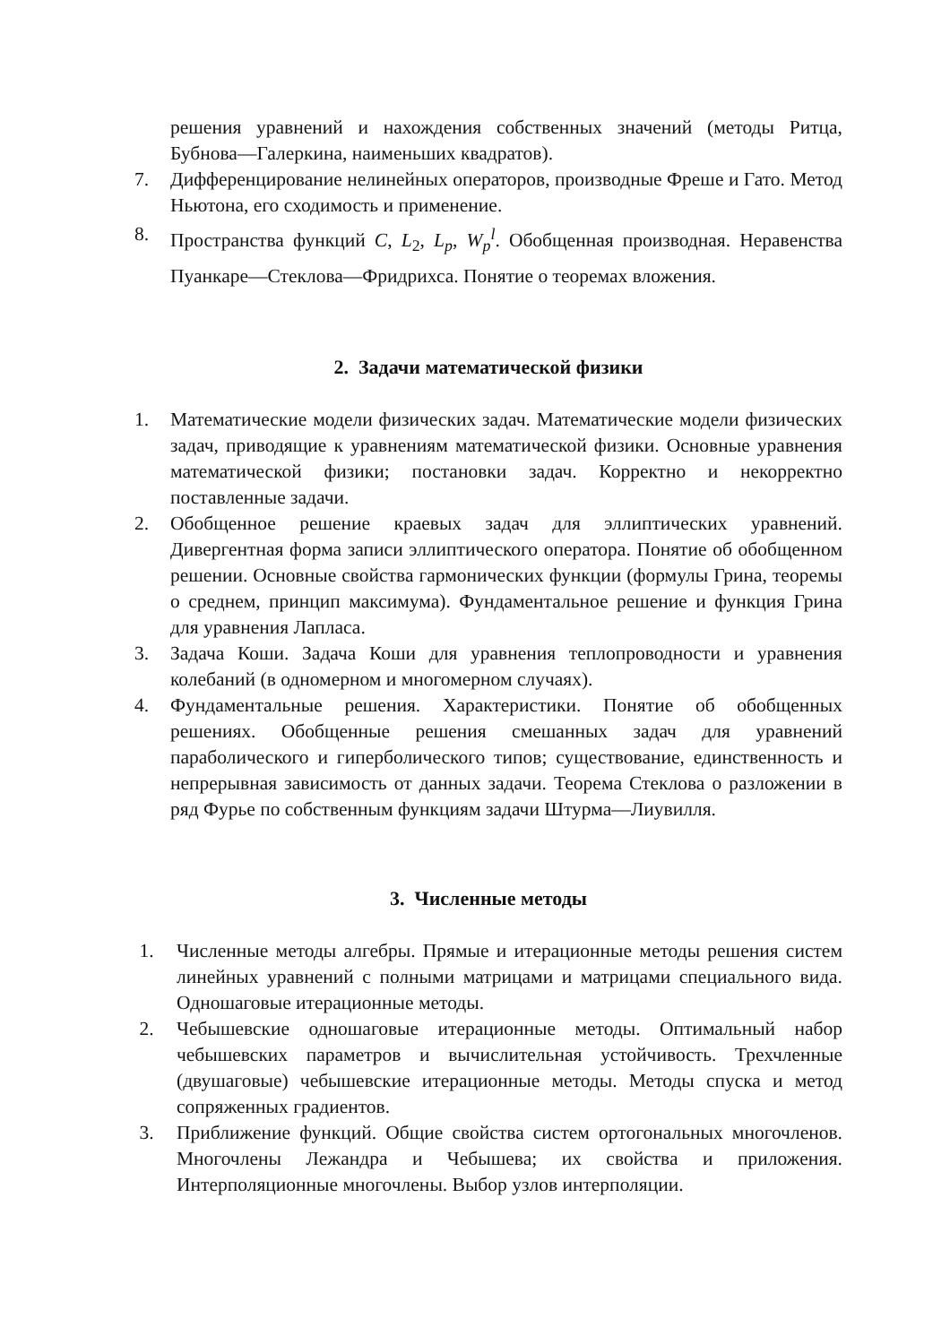решения уравнений и нахождения собственных значений (методы Ритца, Бубнова—Галеркина, наименьших квадратов).
7. Дифференцирование нелинейных операторов, производные Фреше и Гато. Метод Ньютона, его сходимость и применение.
8. Пространства функций C, L<sub>2</sub>, L<sub>p</sub>, W<sub>p</sub><sup>l</sup>. Обобщенная производная. Неравенства Пуанкаре—Стеклова—Фридрихса. Понятие о теоремах вложения.
2. Задачи математической физики
1. Математические модели физических задач. Математические модели физических задач, приводящие к уравнениям математической физики. Основные уравнения математической физики; постановки задач. Корректно и некорректно поставленные задачи.
2. Обобщенное решение краевых задач для эллиптических уравнений. Дивергентная форма записи эллиптического оператора. Понятие об обобщенном решении. Основные свойства гармонических функции (формулы Грина, теоремы о среднем, принцип максимума). Фундаментальное решение и функция Грина для уравнения Лапласа.
3. Задача Коши. Задача Коши для уравнения теплопроводности и уравнения колебаний (в одномерном и многомерном случаях).
4. Фундаментальные решения. Характеристики. Понятие об обобщенных решениях. Обобщенные решения смешанных задач для уравнений параболического и гиперболического типов; существование, единственность и непрерывная зависимость от данных задачи. Теорема Стеклова о разложении в ряд Фурье по собственным функциям задачи Штурма—Лиувилля.
3. Численные методы
1. Численные методы алгебры. Прямые и итерационные методы решения систем линейных уравнений с полными матрицами и матрицами специального вида. Одношаговые итерационные методы.
2. Чебышевские одношаговые итерационные методы. Оптимальный набор чебышевских параметров и вычислительная устойчивость. Трехчленные (двушаговые) чебышевские итерационные методы. Методы спуска и метод сопряженных градиентов.
3. Приближение функций. Общие свойства систем ортогональных многочленов. Многочлены Лежандра и Чебышева; их свойства и приложения. Интерполяционные многочлены. Выбор узлов интерполяции.